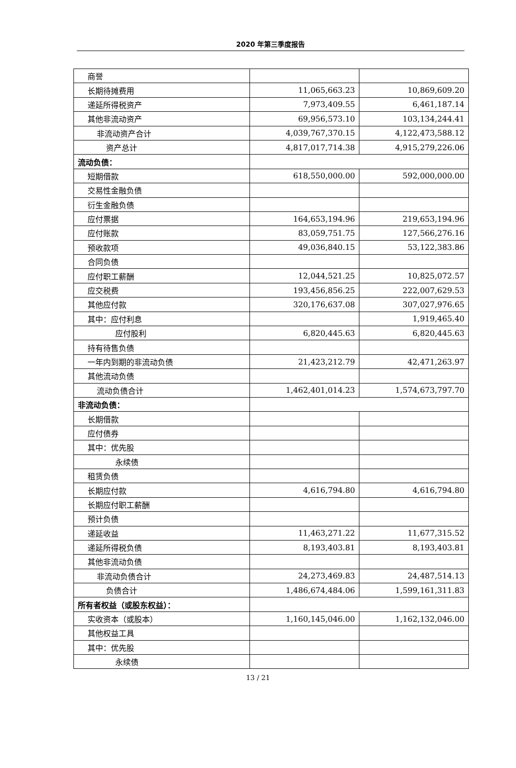2020 年第三季度报告
| 商誉 | | |
| 长期待摊费用 | 11,065,663.23 | 10,869,609.20 |
| 递延所得税资产 | 7,973,409.55 | 6,461,187.14 |
| 其他非流动资产 | 69,956,573.10 | 103,134,244.41 |
| 非流动资产合计 | 4,039,767,370.15 | 4,122,473,588.12 |
| 资产总计 | 4,817,017,714.38 | 4,915,279,226.06 |
| 流动负债： | | |
| 短期借款 | 618,550,000.00 | 592,000,000.00 |
| 交易性金融负债 | | |
| 衍生金融负债 | | |
| 应付票据 | 164,653,194.96 | 219,653,194.96 |
| 应付账款 | 83,059,751.75 | 127,566,276.16 |
| 预收款项 | 49,036,840.15 | 53,122,383.86 |
| 合同负债 | | |
| 应付职工薪酬 | 12,044,521.25 | 10,825,072.57 |
| 应交税费 | 193,456,856.25 | 222,007,629.53 |
| 其他应付款 | 320,176,637.08 | 307,027,976.65 |
| 其中：应付利息 | | 1,919,465.40 |
| 应付股利 | 6,820,445.63 | 6,820,445.63 |
| 持有待售负债 | | |
| 一年内到期的非流动负债 | 21,423,212.79 | 42,471,263.97 |
| 其他流动负债 | | |
| 流动负债合计 | 1,462,401,014.23 | 1,574,673,797.70 |
| 非流动负债： | | |
| 长期借款 | | |
| 应付债券 | | |
| 其中：优先股 | | |
| 永续债 | | |
| 租赁负债 | | |
| 长期应付款 | 4,616,794.80 | 4,616,794.80 |
| 长期应付职工薪酬 | | |
| 预计负债 | | |
| 递延收益 | 11,463,271.22 | 11,677,315.52 |
| 递延所得税负债 | 8,193,403.81 | 8,193,403.81 |
| 其他非流动负债 | | |
| 非流动负债合计 | 24,273,469.83 | 24,487,514.13 |
| 负债合计 | 1,486,674,484.06 | 1,599,161,311.83 |
| 所有者权益（或股东权益）： | | |
| 实收资本（或股本） | 1,160,145,046.00 | 1,162,132,046.00 |
| 其他权益工具 | | |
| 其中：优先股 | | |
| 永续债 | | |
13 / 21